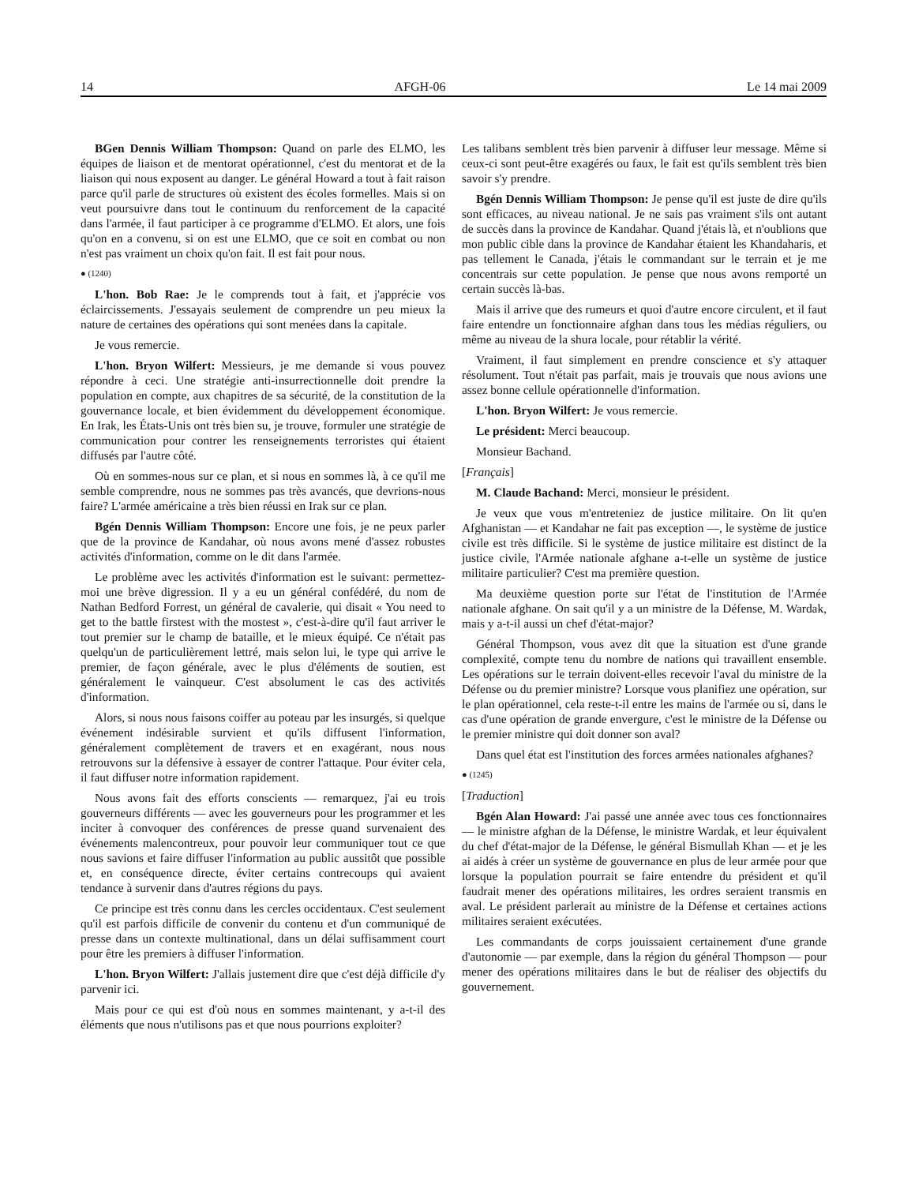14 AFGH-06 Le 14 mai 2009
BGen Dennis William Thompson: Quand on parle des ELMO, les équipes de liaison et de mentorat opérationnel, c'est du mentorat et de la liaison qui nous exposent au danger. Le général Howard a tout à fait raison parce qu'il parle de structures où existent des écoles formelles. Mais si on veut poursuivre dans tout le continuum du renforcement de la capacité dans l'armée, il faut participer à ce programme d'ELMO. Et alors, une fois qu'on en a convenu, si on est une ELMO, que ce soit en combat ou non n'est pas vraiment un choix qu'on fait. Il est fait pour nous.
● (1240)
L'hon. Bob Rae: Je le comprends tout à fait, et j'apprécie vos éclaircissements. J'essayais seulement de comprendre un peu mieux la nature de certaines des opérations qui sont menées dans la capitale.
Je vous remercie.
L'hon. Bryon Wilfert: Messieurs, je me demande si vous pouvez répondre à ceci. Une stratégie anti-insurrectionnelle doit prendre la population en compte, aux chapitres de sa sécurité, de la constitution de la gouvernance locale, et bien évidemment du développement économique. En Irak, les États-Unis ont très bien su, je trouve, formuler une stratégie de communication pour contrer les renseignements terroristes qui étaient diffusés par l'autre côté.
Où en sommes-nous sur ce plan, et si nous en sommes là, à ce qu'il me semble comprendre, nous ne sommes pas très avancés, que devrions-nous faire? L'armée américaine a très bien réussi en Irak sur ce plan.
Bgén Dennis William Thompson: Encore une fois, je ne peux parler que de la province de Kandahar, où nous avons mené d'assez robustes activités d'information, comme on le dit dans l'armée.
Le problème avec les activités d'information est le suivant: permettez-moi une brève digression. Il y a eu un général confédéré, du nom de Nathan Bedford Forrest, un général de cavalerie, qui disait « You need to get to the battle firstest with the mostest », c'est-à-dire qu'il faut arriver le tout premier sur le champ de bataille, et le mieux équipé. Ce n'était pas quelqu'un de particulièrement lettré, mais selon lui, le type qui arrive le premier, de façon générale, avec le plus d'éléments de soutien, est généralement le vainqueur. C'est absolument le cas des activités d'information.
Alors, si nous nous faisons coiffer au poteau par les insurgés, si quelque événement indésirable survient et qu'ils diffusent l'information, généralement complètement de travers et en exagérant, nous nous retrouvons sur la défensive à essayer de contrer l'attaque. Pour éviter cela, il faut diffuser notre information rapidement.
Nous avons fait des efforts conscients — remarquez, j'ai eu trois gouverneurs différents — avec les gouverneurs pour les programmer et les inciter à convoquer des conférences de presse quand survenaient des événements malencontreux, pour pouvoir leur communiquer tout ce que nous savions et faire diffuser l'information au public aussitôt que possible et, en conséquence directe, éviter certains contrecoups qui avaient tendance à survenir dans d'autres régions du pays.
Ce principe est très connu dans les cercles occidentaux. C'est seulement qu'il est parfois difficile de convenir du contenu et d'un communiqué de presse dans un contexte multinational, dans un délai suffisamment court pour être les premiers à diffuser l'information.
L'hon. Bryon Wilfert: J'allais justement dire que c'est déjà difficile d'y parvenir ici.
Mais pour ce qui est d'où nous en sommes maintenant, y a-t-il des éléments que nous n'utilisons pas et que nous pourrions exploiter?
Les talibans semblent très bien parvenir à diffuser leur message. Même si ceux-ci sont peut-être exagérés ou faux, le fait est qu'ils semblent très bien savoir s'y prendre.
Bgén Dennis William Thompson: Je pense qu'il est juste de dire qu'ils sont efficaces, au niveau national. Je ne sais pas vraiment s'ils ont autant de succès dans la province de Kandahar. Quand j'étais là, et n'oublions que mon public cible dans la province de Kandahar étaient les Khandaharis, et pas tellement le Canada, j'étais le commandant sur le terrain et je me concentrais sur cette population. Je pense que nous avons remporté un certain succès là-bas.
Mais il arrive que des rumeurs et quoi d'autre encore circulent, et il faut faire entendre un fonctionnaire afghan dans tous les médias réguliers, ou même au niveau de la shura locale, pour rétablir la vérité.
Vraiment, il faut simplement en prendre conscience et s'y attaquer résolument. Tout n'était pas parfait, mais je trouvais que nous avions une assez bonne cellule opérationnelle d'information.
L'hon. Bryon Wilfert: Je vous remercie.
Le président: Merci beaucoup.
Monsieur Bachand.
[Français]
M. Claude Bachand: Merci, monsieur le président.
Je veux que vous m'entreteniez de justice militaire. On lit qu'en Afghanistan — et Kandahar ne fait pas exception —, le système de justice civile est très difficile. Si le système de justice militaire est distinct de la justice civile, l'Armée nationale afghane a-t-elle un système de justice militaire particulier? C'est ma première question.
Ma deuxième question porte sur l'état de l'institution de l'Armée nationale afghane. On sait qu'il y a un ministre de la Défense, M. Wardak, mais y a-t-il aussi un chef d'état-major?
Général Thompson, vous avez dit que la situation est d'une grande complexité, compte tenu du nombre de nations qui travaillent ensemble. Les opérations sur le terrain doivent-elles recevoir l'aval du ministre de la Défense ou du premier ministre? Lorsque vous planifiez une opération, sur le plan opérationnel, cela reste-t-il entre les mains de l'armée ou si, dans le cas d'une opération de grande envergure, c'est le ministre de la Défense ou le premier ministre qui doit donner son aval?
Dans quel état est l'institution des forces armées nationales afghanes?
● (1245)
[Traduction]
Bgén Alan Howard: J'ai passé une année avec tous ces fonctionnaires — le ministre afghan de la Défense, le ministre Wardak, et leur équivalent du chef d'état-major de la Défense, le général Bismullah Khan — et je les ai aidés à créer un système de gouvernance en plus de leur armée pour que lorsque la population pourrait se faire entendre du président et qu'il faudrait mener des opérations militaires, les ordres seraient transmis en aval. Le président parlerait au ministre de la Défense et certaines actions militaires seraient exécutées.
Les commandants de corps jouissaient certainement d'une grande d'autonomie — par exemple, dans la région du général Thompson — pour mener des opérations militaires dans le but de réaliser des objectifs du gouvernement.